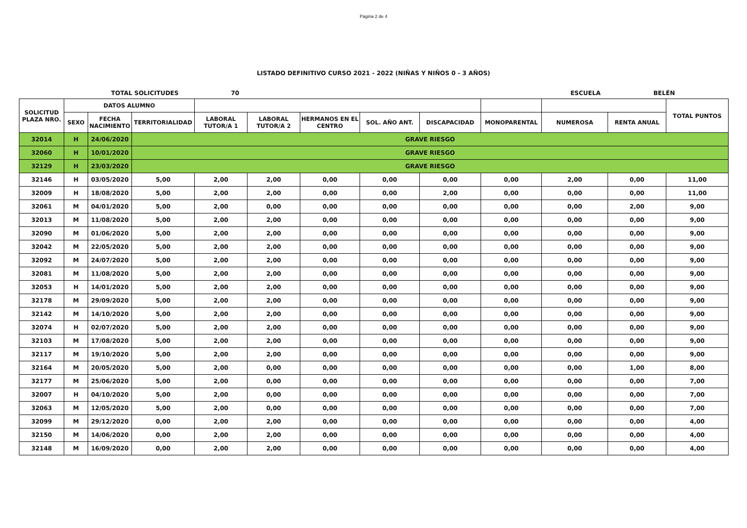Página 2 de 4
LISTADO DEFINITIVO CURSO 2021 - 2022 (NIÑAS Y NIÑOS 0 - 3 AÑOS)
TOTAL SOLICITUDES 70 ESCUELA BELÉN
| SOLICITUD PLAZA NRO. | DATOS ALUMNO | | | | | | | | | | | TOTAL PUNTOS |
| --- | --- | --- | --- | --- | --- | --- | --- | --- | --- | --- | --- | --- |
| | SEXO | FECHA NACIMIENTO | TERRITORIALIDAD | LABORAL TUTOR/A 1 | LABORAL TUTOR/A 2 | HERMANOS EN EL CENTRO | SOL. AÑO ANT. | DISCAPACIDAD | MONOPARENTAL | NUMEROSA | RENTA ANUAL | |
| 32014 | H | 24/06/2020 | GRAVE RIESGO | | | | | | | | | |
| 32060 | H | 10/01/2020 | GRAVE RIESGO | | | | | | | | | |
| 32129 | H | 23/03/2020 | GRAVE RIESGO | | | | | | | | | |
| 32146 | H | 03/05/2020 | 5,00 | 2,00 | 2,00 | 0,00 | 0,00 | 0,00 | 0,00 | 2,00 | 0,00 | 11,00 |
| 32009 | H | 18/08/2020 | 5,00 | 2,00 | 2,00 | 0,00 | 0,00 | 2,00 | 0,00 | 0,00 | 0,00 | 11,00 |
| 32061 | M | 04/01/2020 | 5,00 | 2,00 | 0,00 | 0,00 | 0,00 | 0,00 | 0,00 | 0,00 | 2,00 | 9,00 |
| 32013 | M | 11/08/2020 | 5,00 | 2,00 | 2,00 | 0,00 | 0,00 | 0,00 | 0,00 | 0,00 | 0,00 | 9,00 |
| 32090 | M | 01/06/2020 | 5,00 | 2,00 | 2,00 | 0,00 | 0,00 | 0,00 | 0,00 | 0,00 | 0,00 | 9,00 |
| 32042 | M | 22/05/2020 | 5,00 | 2,00 | 2,00 | 0,00 | 0,00 | 0,00 | 0,00 | 0,00 | 0,00 | 9,00 |
| 32092 | M | 24/07/2020 | 5,00 | 2,00 | 2,00 | 0,00 | 0,00 | 0,00 | 0,00 | 0,00 | 0,00 | 9,00 |
| 32081 | M | 11/08/2020 | 5,00 | 2,00 | 2,00 | 0,00 | 0,00 | 0,00 | 0,00 | 0,00 | 0,00 | 9,00 |
| 32053 | H | 14/01/2020 | 5,00 | 2,00 | 2,00 | 0,00 | 0,00 | 0,00 | 0,00 | 0,00 | 0,00 | 9,00 |
| 32178 | M | 29/09/2020 | 5,00 | 2,00 | 2,00 | 0,00 | 0,00 | 0,00 | 0,00 | 0,00 | 0,00 | 9,00 |
| 32142 | M | 14/10/2020 | 5,00 | 2,00 | 2,00 | 0,00 | 0,00 | 0,00 | 0,00 | 0,00 | 0,00 | 9,00 |
| 32074 | H | 02/07/2020 | 5,00 | 2,00 | 2,00 | 0,00 | 0,00 | 0,00 | 0,00 | 0,00 | 0,00 | 9,00 |
| 32103 | M | 17/08/2020 | 5,00 | 2,00 | 2,00 | 0,00 | 0,00 | 0,00 | 0,00 | 0,00 | 0,00 | 9,00 |
| 32117 | M | 19/10/2020 | 5,00 | 2,00 | 2,00 | 0,00 | 0,00 | 0,00 | 0,00 | 0,00 | 0,00 | 9,00 |
| 32164 | M | 20/05/2020 | 5,00 | 2,00 | 0,00 | 0,00 | 0,00 | 0,00 | 0,00 | 0,00 | 1,00 | 8,00 |
| 32177 | M | 25/06/2020 | 5,00 | 2,00 | 0,00 | 0,00 | 0,00 | 0,00 | 0,00 | 0,00 | 0,00 | 7,00 |
| 32007 | H | 04/10/2020 | 5,00 | 2,00 | 0,00 | 0,00 | 0,00 | 0,00 | 0,00 | 0,00 | 0,00 | 7,00 |
| 32063 | M | 12/05/2020 | 5,00 | 2,00 | 0,00 | 0,00 | 0,00 | 0,00 | 0,00 | 0,00 | 0,00 | 7,00 |
| 32099 | M | 29/12/2020 | 0,00 | 2,00 | 2,00 | 0,00 | 0,00 | 0,00 | 0,00 | 0,00 | 0,00 | 4,00 |
| 32150 | M | 14/06/2020 | 0,00 | 2,00 | 2,00 | 0,00 | 0,00 | 0,00 | 0,00 | 0,00 | 0,00 | 4,00 |
| 32148 | M | 16/09/2020 | 0,00 | 2,00 | 2,00 | 0,00 | 0,00 | 0,00 | 0,00 | 0,00 | 0,00 | 4,00 |